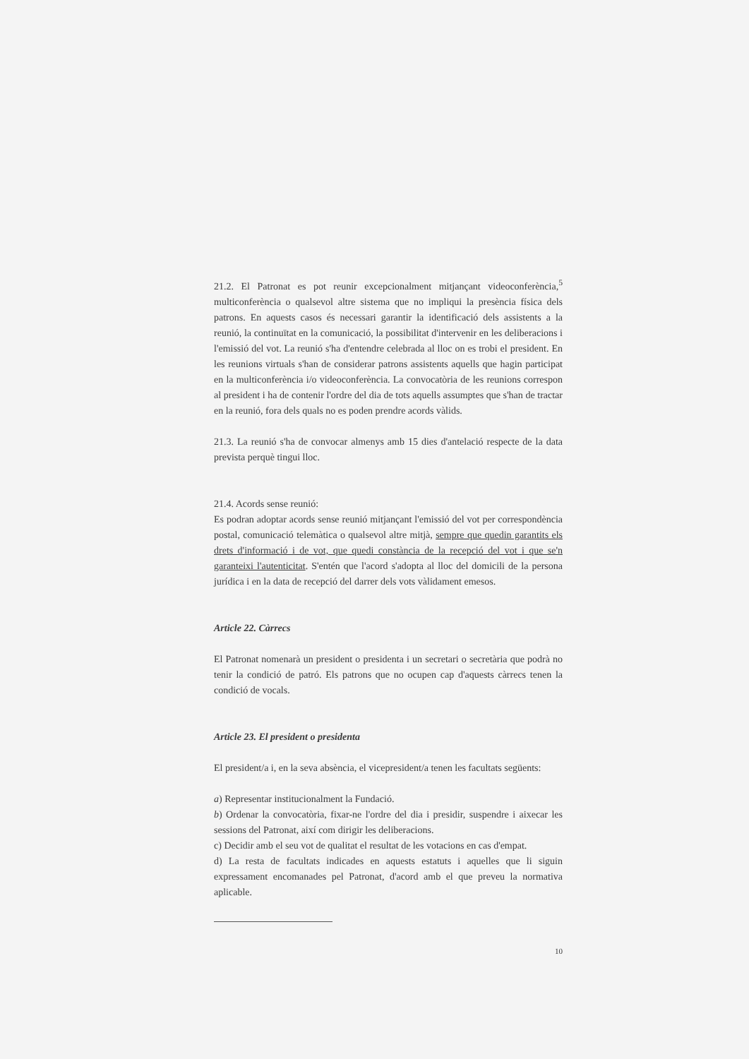21.2. El Patronat es pot reunir excepcionalment mitjançant videoconferència,<sup>5</sup> multiconferència o qualsevol altre sistema que no impliqui la presència física dels patrons. En aquests casos és necessari garantir la identificació dels assistents a la reunió, la continuïtat en la comunicació, la possibilitat d'intervenir en les deliberacions i l'emissió del vot. La reunió s'ha d'entendre celebrada al lloc on es trobi el president. En les reunions virtuals s'han de considerar patrons assistents aquells que hagin participat en la multiconferència i/o videoconferència. La convocatòria de les reunions correspon al president i ha de contenir l'ordre del dia de tots aquells assumptes que s'han de tractar en la reunió, fora dels quals no es poden prendre acords vàlids.
21.3. La reunió s'ha de convocar almenys amb 15 dies d'antelació respecte de la data prevista perquè tingui lloc.
21.4. Acords sense reunió:
Es podran adoptar acords sense reunió mitjançant l'emissió del vot per correspondència postal, comunicació telemàtica o qualsevol altre mitjà, sempre que quedin garantits els drets d'informació i de vot, que quedi constància de la recepció del vot i que se'n garanteixi l'autenticitat. S'entén que l'acord s'adopta al lloc del domicili de la persona jurídica i en la data de recepció del darrer dels vots vàlidament emesos.
Article 22. Càrrecs
El Patronat nomenarà un president o presidenta i un secretari o secretària que podrà no tenir la condició de patró. Els patrons que no ocupen cap d'aquests càrrecs tenen la condició de vocals.
Article 23. El president o presidenta
El president/a i, en la seva absència, el vicepresident/a tenen les facultats següents:
a) Representar institucionalment la Fundació.
b) Ordenar la convocatòria, fixar-ne l'ordre del dia i presidir, suspendre i aixecar les sessions del Patronat, així com dirigir les deliberacions.
c) Decidir amb el seu vot de qualitat el resultat de les votacions en cas d'empat.
d) La resta de facultats indicades en aquests estatuts i aquelles que li siguin expressament encomanades pel Patronat, d'acord amb el que preveu la normativa aplicable.
10